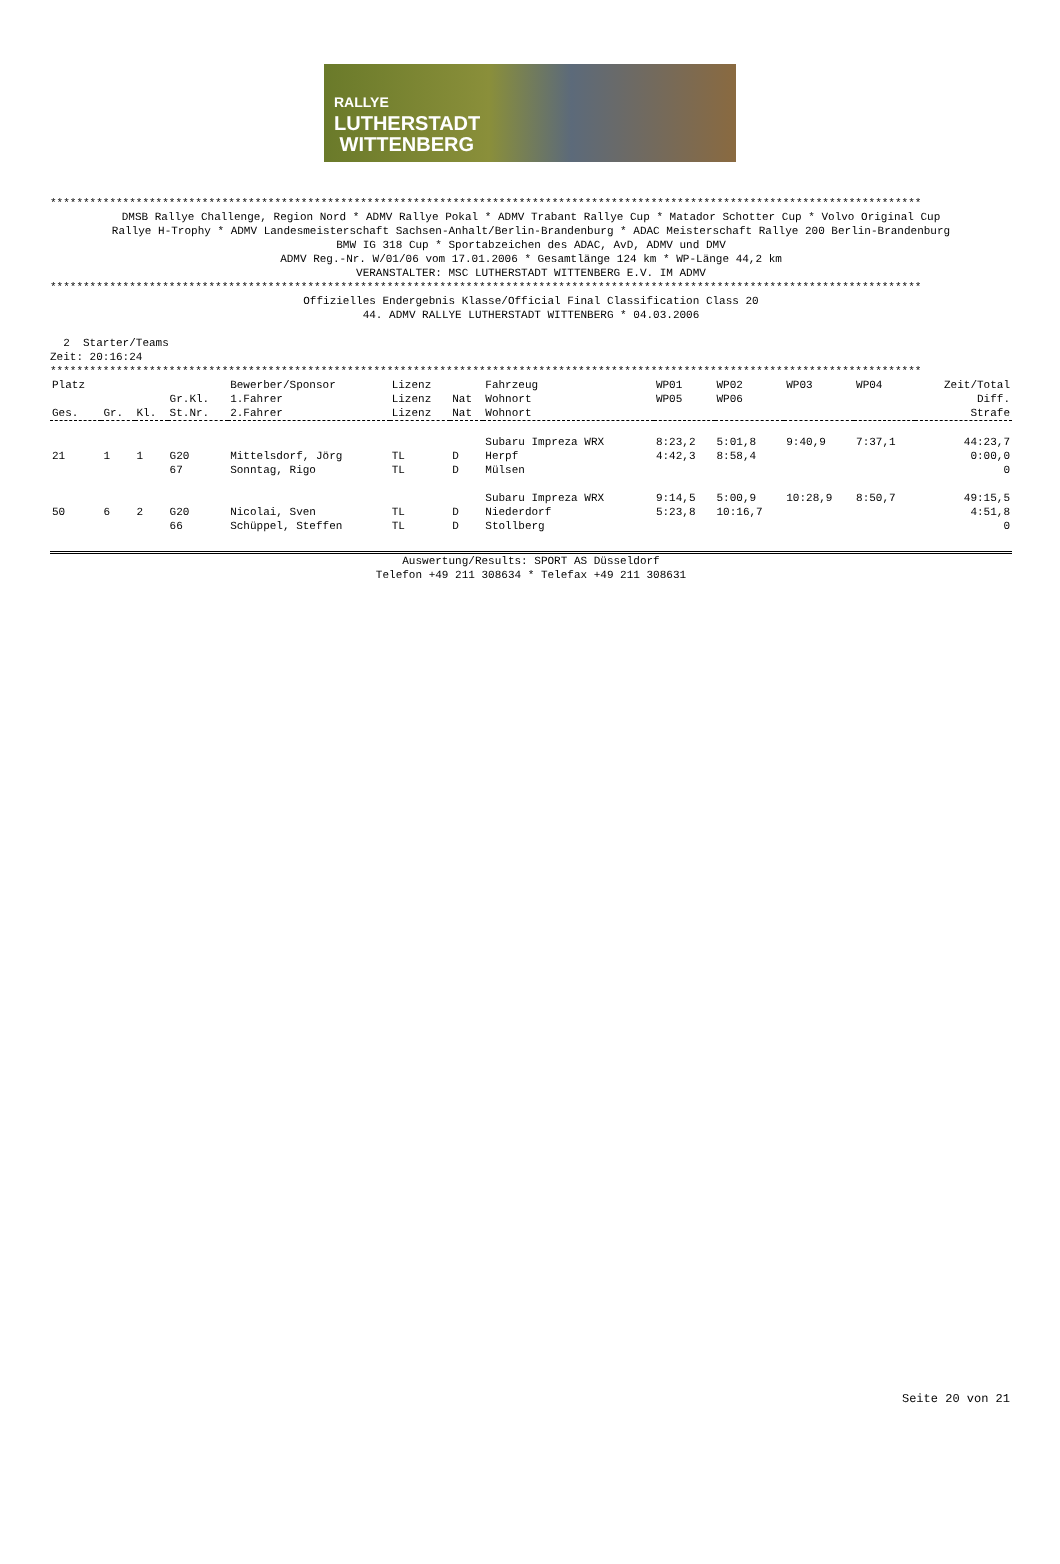RALLYE
LUTHERSTADT
WITTENBERG
************************************************************************************************************************************
DMSB Rallye Challenge, Region Nord * ADMV Rallye Pokal * ADMV Trabant Rallye Cup * Matador Schotter Cup * Volvo Original Cup
Rallye H-Trophy * ADMV Landesmeisterschaft Sachsen-Anhalt/Berlin-Brandenburg * ADAC Meisterschaft Rallye 200 Berlin-Brandenburg
BMW IG 318 Cup * Sportabzeichen des ADAC, AvD, ADMV und DMV
ADMV Reg.-Nr. W/01/06 vom 17.01.2006 * Gesamtlänge 124 km * WP-Länge 44,2 km
VERANSTALTER: MSC LUTHERSTADT WITTENBERG E.V. IM ADMV
************************************************************************************************************************************
Offizielles Endergebnis Klasse/Official Final Classification Class 20
44. ADMV RALLYE LUTHERSTADT WITTENBERG * 04.03.2006
2 Starter/Teams
Zeit: 20:16:24
************************************************************************************************************************************
| Platz | | | | Bewerber/Sponsor | Lizenz | | Fahrzeug | WP01 | WP02 | WP03 | WP04 | Zeit/Total |
| --- | --- | --- | --- | --- | --- | --- | --- | --- | --- | --- | --- | --- |
| | | | Gr.Kl. | 1.Fahrer | Lizenz | Nat | Wohnort | WP05 | WP06 | | | Diff. |
| Ges. | Gr. | Kl. | St.Nr. | 2.Fahrer | Lizenz | Nat | Wohnort | | | | | Strafe |
| | | | | | | | Subaru Impreza WRX | 8:23,2 | 5:01,8 | 9:40,9 | 7:37,1 | 44:23,7 |
| 21 | 1 | 1 | G20 | Mittelsdorf, Jörg | TL | D | Herpf | 4:42,3 | 8:58,4 | | | 0:00,0 |
| | | | 67 | Sonntag, Rigo | TL | D | Mülsen | | | | | 0 |
| | | | | | | | Subaru Impreza WRX | 9:14,5 | 5:00,9 | 10:28,9 | 8:50,7 | 49:15,5 |
| 50 | 6 | 2 | G20 | Nicolai, Sven | TL | D | Niederdorf | 5:23,8 | 10:16,7 | | | 4:51,8 |
| | | | 66 | Schüppel, Steffen | TL | D | Stollberg | | | | | 0 |
Auswertung/Results: SPORT AS Düsseldorf
Telefon +49 211 308634 * Telefax +49 211 308631
Seite 20 von 21